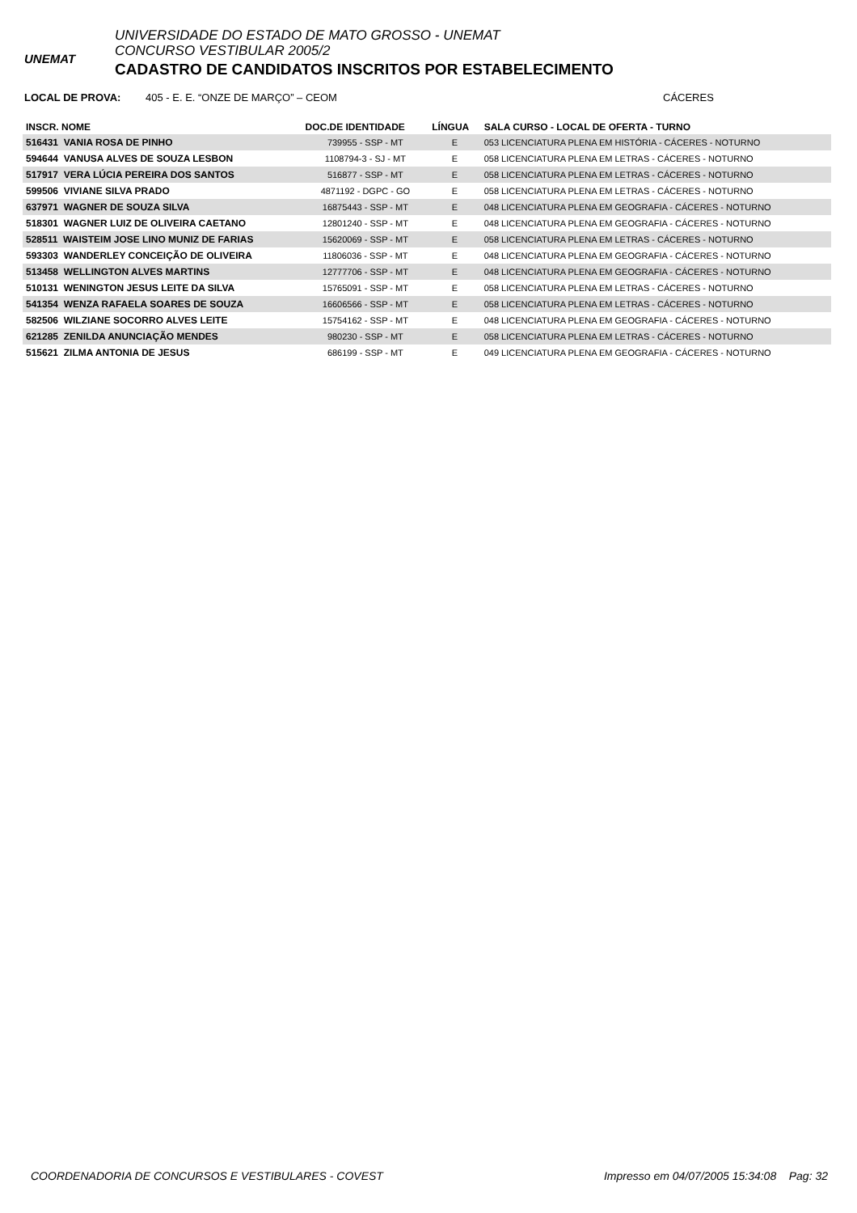UNEMAT
UNIVERSIDADE DO ESTADO DE MATO GROSSO - UNEMAT
CONCURSO VESTIBULAR 2005/2
CADASTRO DE CANDIDATOS INSCRITOS POR ESTABELECIMENTO
LOCAL DE PROVA: 405 - E. E. “ONZE DE MARÇO” – CEOM CÁCERES
| INSCR. NOME | DOC.DE IDENTIDADE | LÍNGUA | SALA CURSO - LOCAL DE OFERTA - TURNO |
| --- | --- | --- | --- |
| 516431 VANIA ROSA DE PINHO | 739955 - SSP - MT | E | 053 LICENCIATURA PLENA EM HISTÓRIA - CÁCERES - NOTURNO |
| 594644 VANUSA ALVES DE SOUZA LESBON | 1108794-3 - SJ - MT | E | 058 LICENCIATURA PLENA EM LETRAS - CÁCERES - NOTURNO |
| 517917 VERA LÚCIA PEREIRA DOS SANTOS | 516877 - SSP - MT | E | 058 LICENCIATURA PLENA EM LETRAS - CÁCERES - NOTURNO |
| 599506 VIVIANE SILVA PRADO | 4871192 - DGPC - GO | E | 058 LICENCIATURA PLENA EM LETRAS - CÁCERES - NOTURNO |
| 637971 WAGNER DE SOUZA SILVA | 16875443 - SSP - MT | E | 048 LICENCIATURA PLENA EM GEOGRAFIA - CÁCERES - NOTURNO |
| 518301 WAGNER LUIZ DE OLIVEIRA CAETANO | 12801240 - SSP - MT | E | 048 LICENCIATURA PLENA EM GEOGRAFIA - CÁCERES - NOTURNO |
| 528511 WAISTEIM JOSE LINO MUNIZ DE FARIAS | 15620069 - SSP - MT | E | 058 LICENCIATURA PLENA EM LETRAS - CÁCERES - NOTURNO |
| 593303 WANDERLEY CONCEIÇÃO DE OLIVEIRA | 11806036 - SSP - MT | E | 048 LICENCIATURA PLENA EM GEOGRAFIA - CÁCERES - NOTURNO |
| 513458 WELLINGTON ALVES MARTINS | 12777706 - SSP - MT | E | 048 LICENCIATURA PLENA EM GEOGRAFIA - CÁCERES - NOTURNO |
| 510131 WENINGTON JESUS LEITE DA SILVA | 15765091 - SSP - MT | E | 058 LICENCIATURA PLENA EM LETRAS - CÁCERES - NOTURNO |
| 541354 WENZA RAFAELA SOARES DE SOUZA | 16606566 - SSP - MT | E | 058 LICENCIATURA PLENA EM LETRAS - CÁCERES - NOTURNO |
| 582506 WILZIANE SOCORRO ALVES LEITE | 15754162 - SSP - MT | E | 048 LICENCIATURA PLENA EM GEOGRAFIA - CÁCERES - NOTURNO |
| 621285 ZENILDA ANUNCIAÇÃO MENDES | 980230 - SSP - MT | E | 058 LICENCIATURA PLENA EM LETRAS - CÁCERES - NOTURNO |
| 515621 ZILMA ANTONIA DE JESUS | 686199 - SSP - MT | E | 049 LICENCIATURA PLENA EM GEOGRAFIA - CÁCERES - NOTURNO |
COORDENADORIA DE CONCURSOS E VESTIBULARES - COVEST Impresso em 04/07/2005 15:34:08 Pag: 32